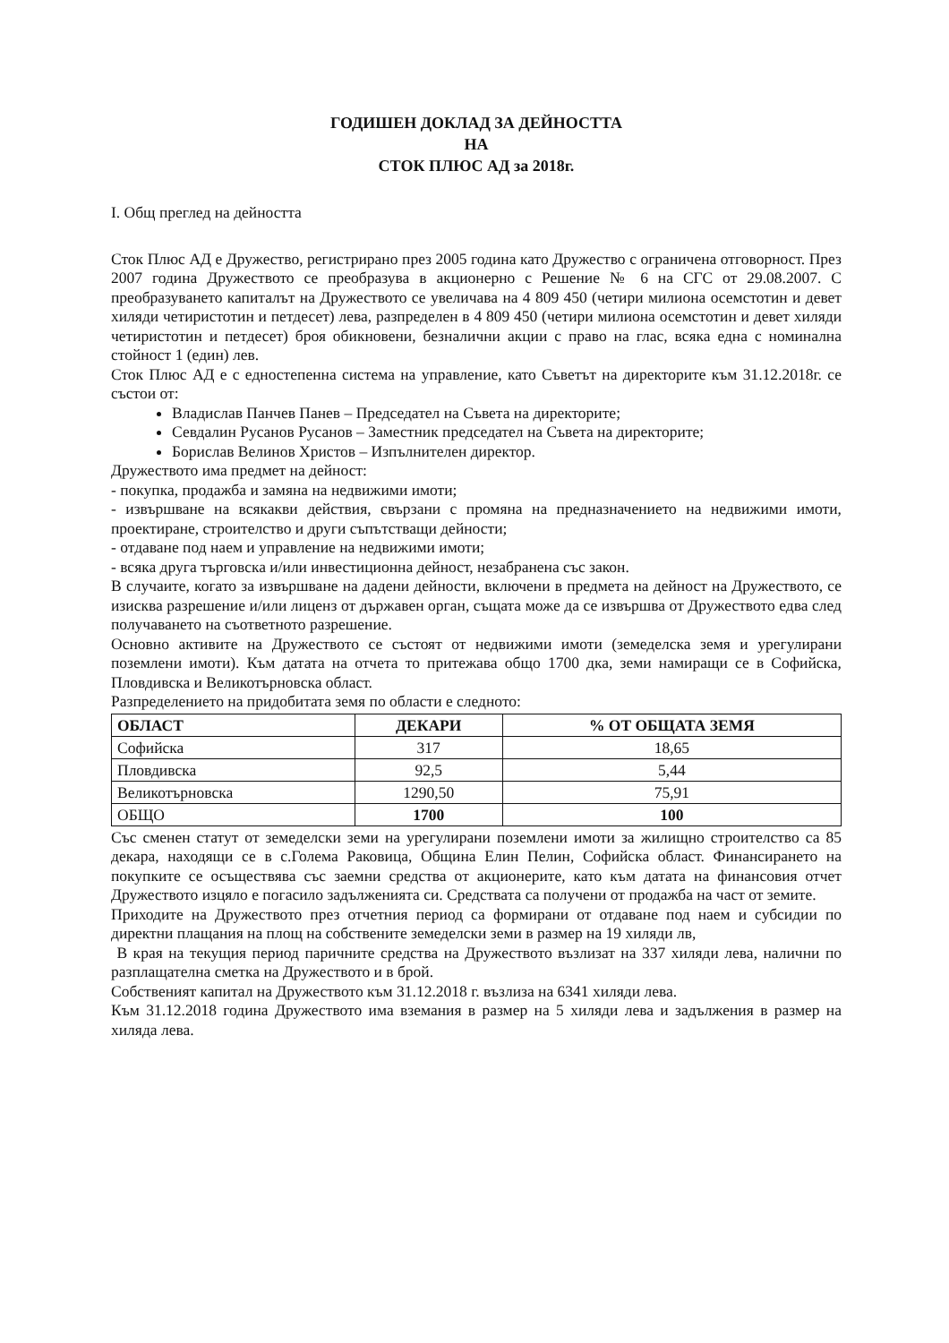ГОДИШЕН ДОКЛАД ЗА ДЕЙНОСТТА
НА
СТОК ПЛЮС АД за 2018г.
I. Общ преглед на дейността
Сток Плюс АД е Дружество, регистрирано през 2005 година като Дружество с ограничена отговорност. През 2007 година Дружеството се преобразува в акционерно с Решение № 6 на СГС от 29.08.2007. С преобразуването капиталът на Дружеството се увеличава на 4 809 450 (четири милиона осемстотин и девет хиляди четиристотин и петдесет) лева, разпределен в 4 809 450 (четири милиона осемстотин и девет хиляди четиристотин и петдесет) броя обикновени, безналични акции с право на глас, всяка една с номинална стойност 1 (един) лев.
Сток Плюс АД е с едностепенна система на управление, като Съветът на директорите към 31.12.2018г. се състои от:
Владислав Панчев Панев – Председател на Съвета на директорите;
Севдалин Русанов Русанов – Заместник председател на Съвета на директорите;
Борислав Велинов Христов – Изпълнителен директор.
Дружеството има предмет на дейност:
- покупка, продажба и замяна на недвижими имоти;
- извършване на всякакви действия, свързани с промяна на предназначението на недвижими имоти, проектиране, строителство и други съпътстващи дейности;
- отдаване под наем и управление на недвижими имоти;
- всяка друга търговска и/или инвестиционна дейност, незабранена със закон.
В случаите, когато за извършване на дадени дейности, включени в предмета на дейност на Дружеството, се изисква разрешение и/или лиценз от държавен орган, същата може да се извършва от Дружеството едва след получаването на съответното разрешение.
Основно активите на Дружеството се състоят от недвижими имоти (земеделска земя и урегулирани поземлени имоти). Към датата на отчета то притежава общо 1700 дка, земи намиращи се в Софийска, Пловдивска и Великотърновска област.
Разпределението на придобитата земя по области е следното:
| ОБЛАСТ | ДЕКАРИ | % ОТ ОБЩАТА ЗЕМЯ |
| --- | --- | --- |
| Софийска | 317 | 18,65 |
| Пловдивска | 92,5 | 5,44 |
| Великотърновска | 1290,50 | 75,91 |
| ОБЩО | 1700 | 100 |
Със сменен статут от земеделски земи на урегулирани поземлени имоти за жилищно строителство са 85 декара, находящи се в с.Голема Раковица, Община Елин Пелин, Софийска област. Финансирането на покупките се осъществява със заемни средства от акционерите, като към датата на финансовия отчет Дружеството изцяло е погасило задълженията си. Средствата са получени от продажба на част от земите.
Приходите на Дружеството през отчетния период са формирани от отдаване под наем и субсидии по директни плащания на площ на собствените земеделски земи в размер на 19 хиляди лв,
В края на текущия период паричните средства на Дружеството възлизат на 337 хиляди лева, налични по разплащателна сметка на Дружеството и в брой.
Собственият капитал на Дружеството към 31.12.2018 г. възлиза на 6341 хиляди лева.
Към 31.12.2018 година Дружеството има вземания в размер на 5 хиляди лева и задължения в размер на хиляда лева.